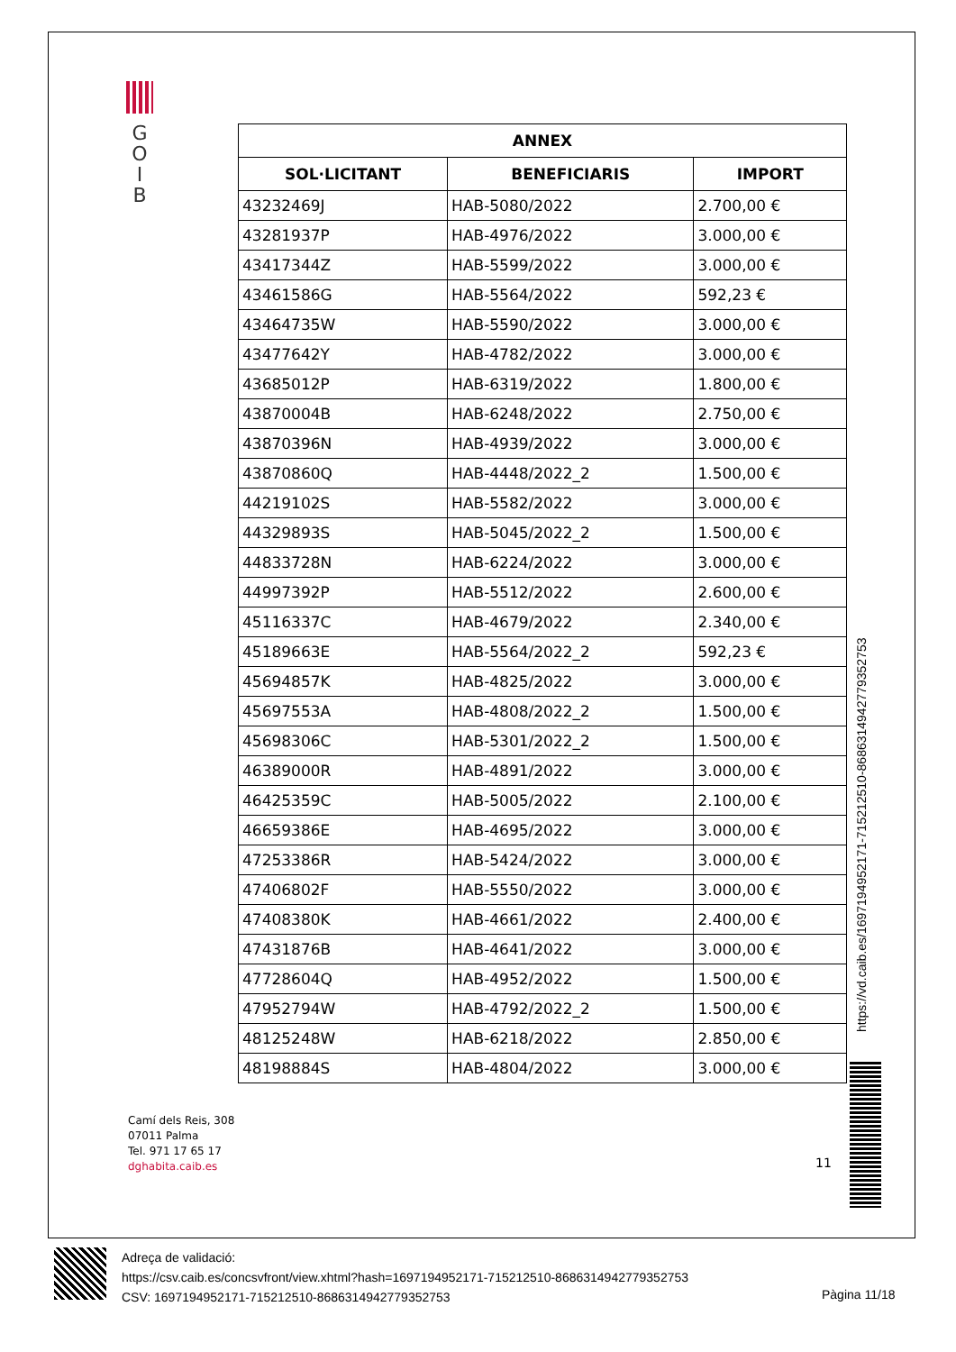G
O
I
B
| ANNEX | | |
| --- | --- | --- |
| SOL·LICITANT | BENEFICIARIS | IMPORT |
| 43232469J | HAB-5080/2022 | 2.700,00 € |
| 43281937P | HAB-4976/2022 | 3.000,00 € |
| 43417344Z | HAB-5599/2022 | 3.000,00 € |
| 43461586G | HAB-5564/2022 | 592,23 € |
| 43464735W | HAB-5590/2022 | 3.000,00 € |
| 43477642Y | HAB-4782/2022 | 3.000,00 € |
| 43685012P | HAB-6319/2022 | 1.800,00 € |
| 43870004B | HAB-6248/2022 | 2.750,00 € |
| 43870396N | HAB-4939/2022 | 3.000,00 € |
| 43870860Q | HAB-4448/2022_2 | 1.500,00 € |
| 44219102S | HAB-5582/2022 | 3.000,00 € |
| 44329893S | HAB-5045/2022_2 | 1.500,00 € |
| 44833728N | HAB-6224/2022 | 3.000,00 € |
| 44997392P | HAB-5512/2022 | 2.600,00 € |
| 45116337C | HAB-4679/2022 | 2.340,00 € |
| 45189663E | HAB-5564/2022_2 | 592,23 € |
| 45694857K | HAB-4825/2022 | 3.000,00 € |
| 45697553A | HAB-4808/2022_2 | 1.500,00 € |
| 45698306C | HAB-5301/2022_2 | 1.500,00 € |
| 46389000R | HAB-4891/2022 | 3.000,00 € |
| 46425359C | HAB-5005/2022 | 2.100,00 € |
| 46659386E | HAB-4695/2022 | 3.000,00 € |
| 47253386R | HAB-5424/2022 | 3.000,00 € |
| 47406802F | HAB-5550/2022 | 3.000,00 € |
| 47408380K | HAB-4661/2022 | 2.400,00 € |
| 47431876B | HAB-4641/2022 | 3.000,00 € |
| 47728604Q | HAB-4952/2022 | 1.500,00 € |
| 47952794W | HAB-4792/2022_2 | 1.500,00 € |
| 48125248W | HAB-6218/2022 | 2.850,00 € |
| 48198884S | HAB-4804/2022 | 3.000,00 € |
https://vd.caib.es/1697194952171-715212510-8686314942779352753
Camí dels Reis, 308
07011 Palma
Tel. 971 17 65 17
dghabita.caib.es
11
Adreça de validació:
https://csv.caib.es/concsvfront/view.xhtml?hash=1697194952171-715212510-8686314942779352753
CSV: 1697194952171-715212510-8686314942779352753
Pàgina 11/18